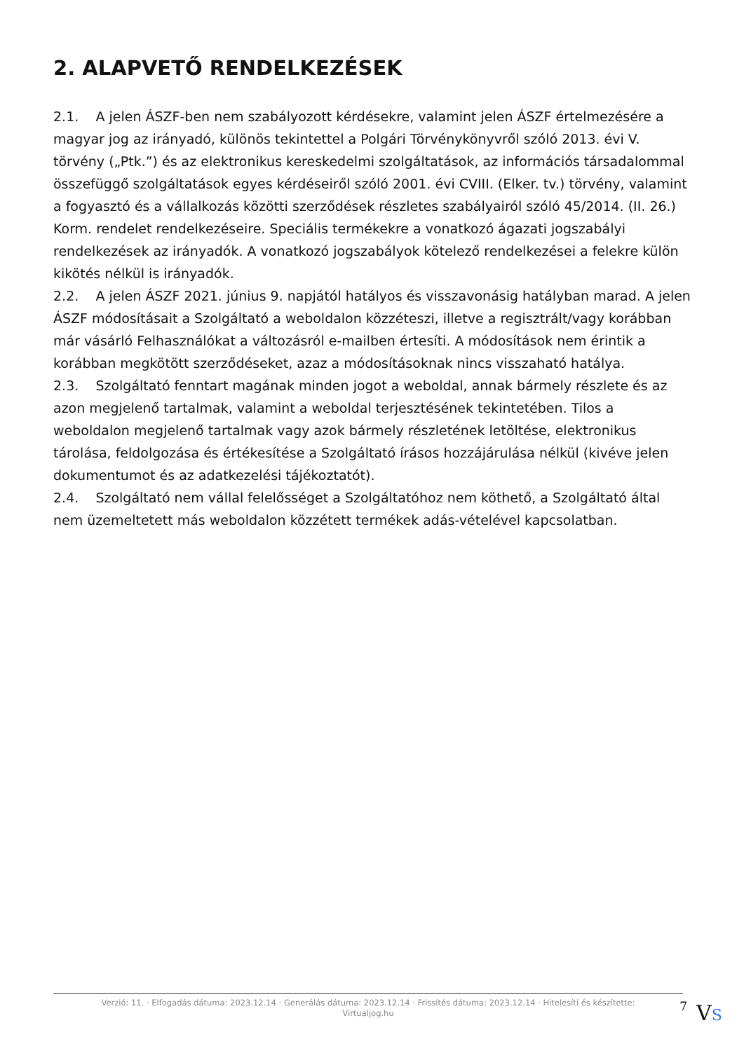2. ALAPVETŐ RENDELKEZÉSEK
2.1. A jelen ÁSZF-ben nem szabályozott kérdésekre, valamint jelen ÁSZF értelmezésére a magyar jog az irányadó, különös tekintettel a Polgári Törvénykönyvről szóló 2013. évi V. törvény („Ptk.”) és az elektronikus kereskedelmi szolgáltatások, az információs társadalommal összefüggő szolgáltatások egyes kérdéseiről szóló 2001. évi CVIII. (Elker. tv.) törvény, valamint a fogyasztó és a vállalkozás közötti szerződések részletes szabályairól szóló 45/2014. (II. 26.) Korm. rendelet rendelkezéseire. Speciális termékekre a vonatkozó ágazati jogszabályi rendelkezések az irányadók. A vonatkozó jogszabályok kötelező rendelkezései a felekre külön kikötés nélkül is irányadók.
2.2. A jelen ÁSZF 2021. június 9. napjától hatályos és visszavonásig hatályban marad. A jelen ÁSZF módosításait a Szolgáltató a weboldalon közzéteszi, illetve a regisztrált/vagy korábban már vásárló Felhasználókat a változásról e-mailben értesíti. A módosítások nem érintik a korábban megkötött szerződéseket, azaz a módosításoknak nincs visszaható hatálya.
2.3. Szolgáltató fenntart magának minden jogot a weboldal, annak bármely részlete és az azon megjelenő tartalmak, valamint a weboldal terjesztésének tekintetében. Tilos a weboldalon megjelenő tartalmak vagy azok bármely részletének letöltése, elektronikus tárolása, feldolgozása és értékesítése a Szolgáltató írásos hozzájárulása nélkül (kivéve jelen dokumentumot és az adatkezelési tájékoztatót).
2.4. Szolgáltató nem vállal felelősséget a Szolgáltatóhoz nem köthető, a Szolgáltató által nem üzemeltetett más weboldalon közzétett termékek adás-vételével kapcsolatban.
Verzió: 11. · Elfogadás dátuma: 2023.12.14 · Generálás dátuma: 2023.12.14 · Frissítés dátuma: 2023.12.14 · Hitelesíti és készítette: Virtualjog.hu
7
VS